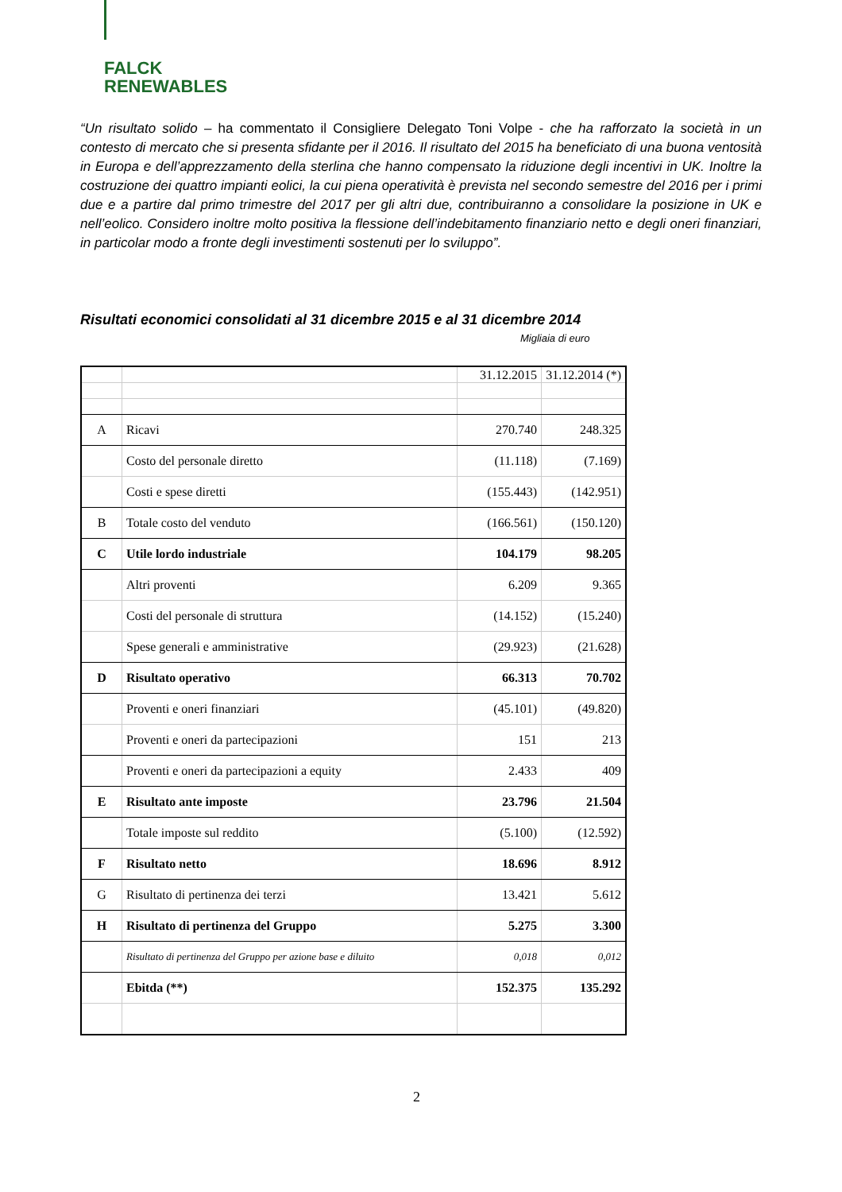FALCK
RENEWABLES
“Un risultato solido – ha commentato il Consigliere Delegato Toni Volpe - che ha rafforzato la società in un contesto di mercato che si presenta sfidante per il 2016. Il risultato del 2015 ha beneficiato di una buona ventosità in Europa e dell’apprezzamento della sterlina che hanno compensato la riduzione degli incentivi in UK. Inoltre la costruzione dei quattro impianti eolici, la cui piena operatività è prevista nel secondo semestre del 2016 per i primi due e a partire dal primo trimestre del 2017 per gli altri due, contribuiranno a consolidare la posizione in UK e nell’eolico. Considero inoltre molto positiva la flessione dell’indebitamento finanziario netto e degli oneri finanziari, in particolar modo a fronte degli investimenti sostenuti per lo sviluppo”.
Risultati economici consolidati al 31 dicembre 2015 e al 31 dicembre 2014
Migliaia di euro
| | | 31.12.2015 | 31.12.2014 (*) |
| A | Ricavi | 270.740 | 248.325 |
| | Costo del personale diretto | (11.118) | (7.169) |
| | Costi e spese diretti | (155.443) | (142.951) |
| B | Totale costo del venduto | (166.561) | (150.120) |
| C | Utile lordo industriale | 104.179 | 98.205 |
| | Altri proventi | 6.209 | 9.365 |
| | Costi del personale di struttura | (14.152) | (15.240) |
| | Spese generali e amministrative | (29.923) | (21.628) |
| D | Risultato operativo | 66.313 | 70.702 |
| | Proventi e oneri finanziari | (45.101) | (49.820) |
| | Proventi e oneri da partecipazioni | 151 | 213 |
| | Proventi e oneri da partecipazioni a equity | 2.433 | 409 |
| E | Risultato ante imposte | 23.796 | 21.504 |
| | Totale imposte sul reddito | (5.100) | (12.592) |
| F | Risultato netto | 18.696 | 8.912 |
| G | Risultato di pertinenza dei terzi | 13.421 | 5.612 |
| H | Risultato di pertinenza del Gruppo | 5.275 | 3.300 |
| | Risultato di pertinenza del Gruppo per azione base e diluito | 0,018 | 0,012 |
| | Ebitda (**) | 152.375 | 135.292 |
2